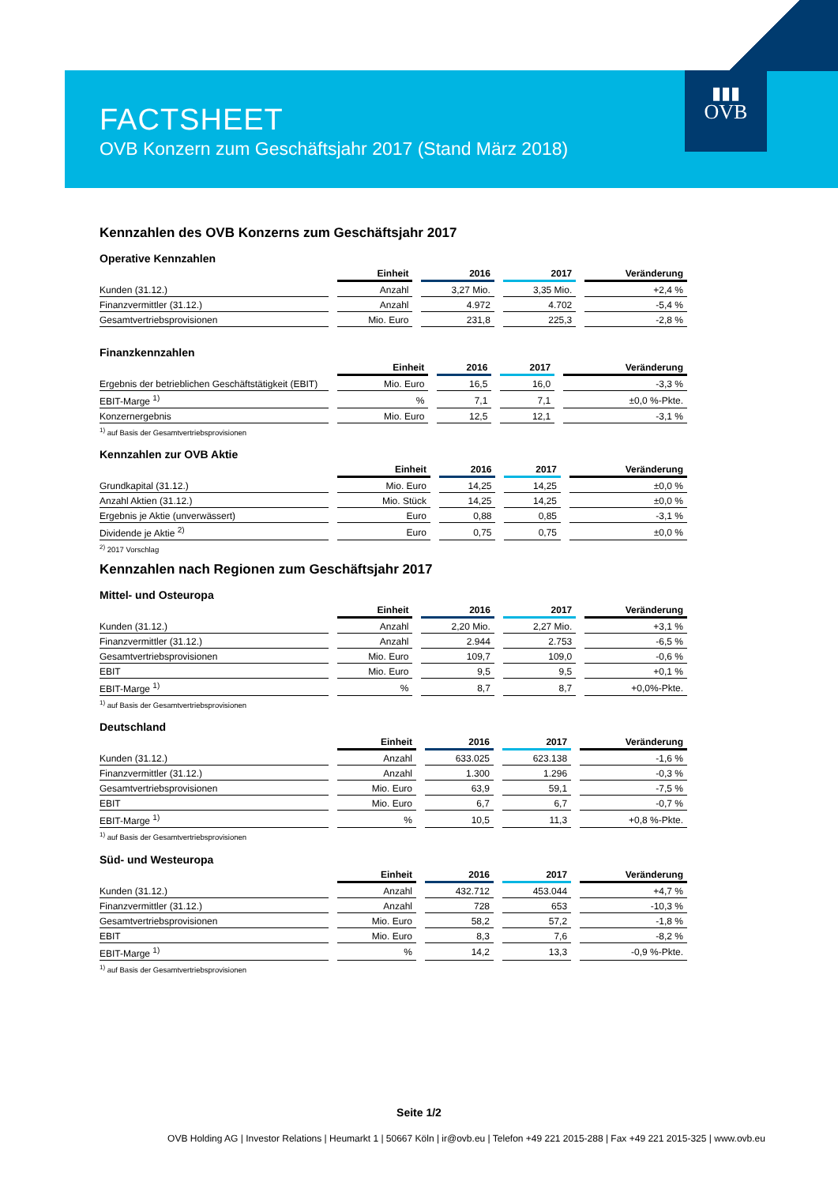▮▮▮
OVB
FACTSHEET
OVB Konzern zum Geschäftsjahr 2017 (Stand März 2018)
Kennzahlen des OVB Konzerns zum Geschäftsjahr 2017
Operative Kennzahlen
| | Einheit | 2016 | 2017 | Veränderung |
| --- | --- | --- | --- | --- |
| Kunden (31.12.) | Anzahl | 3,27 Mio. | 3,35 Mio. | +2,4 % |
| Finanzvermittler (31.12.) | Anzahl | 4.972 | 4.702 | -5,4 % |
| Gesamtvertriebsprovisionen | Mio. Euro | 231,8 | 225,3 | -2,8 % |
Finanzkennzahlen
| | Einheit | 2016 | 2017 | Veränderung |
| --- | --- | --- | --- | --- |
| Ergebnis der betrieblichen Geschäftstätigkeit (EBIT) | Mio. Euro | 16,5 | 16,0 | -3,3 % |
| EBIT-Marge <sup>1)</sup> | % | 7,1 | 7,1 | ±0,0 %-Pkte. |
| Konzernergebnis | Mio. Euro | 12,5 | 12,1 | -3,1 % |
<sup>1)</sup> auf Basis der Gesamtvertriebsprovisionen
Kennzahlen zur OVB Aktie
| | Einheit | 2016 | 2017 | Veränderung |
| --- | --- | --- | --- | --- |
| Grundkapital (31.12.) | Mio. Euro | 14,25 | 14,25 | ±0,0 % |
| Anzahl Aktien (31.12.) | Mio. Stück | 14,25 | 14,25 | ±0,0 % |
| Ergebnis je Aktie (unverwässert) | Euro | 0,88 | 0,85 | -3,1 % |
| Dividende je Aktie <sup>2)</sup> | Euro | 0,75 | 0,75 | ±0,0 % |
<sup>2)</sup> 2017 Vorschlag
Kennzahlen nach Regionen zum Geschäftsjahr 2017
Mittel- und Osteuropa
| | Einheit | 2016 | 2017 | Veränderung |
| --- | --- | --- | --- | --- |
| Kunden (31.12.) | Anzahl | 2,20 Mio. | 2,27 Mio. | +3,1 % |
| Finanzvermittler (31.12.) | Anzahl | 2.944 | 2.753 | -6,5 % |
| Gesamtvertriebsprovisionen | Mio. Euro | 109,7 | 109,0 | -0,6 % |
| EBIT | Mio. Euro | 9,5 | 9,5 | +0,1 % |
| EBIT-Marge <sup>1)</sup> | % | 8,7 | 8,7 | +0,0%-Pkte. |
<sup>1)</sup> auf Basis der Gesamtvertriebsprovisionen
Deutschland
| | Einheit | 2016 | 2017 | Veränderung |
| --- | --- | --- | --- | --- |
| Kunden (31.12.) | Anzahl | 633.025 | 623.138 | -1,6 % |
| Finanzvermittler (31.12.) | Anzahl | 1.300 | 1.296 | -0,3 % |
| Gesamtvertriebsprovisionen | Mio. Euro | 63,9 | 59,1 | -7,5 % |
| EBIT | Mio. Euro | 6,7 | 6,7 | -0,7 % |
| EBIT-Marge <sup>1)</sup> | % | 10,5 | 11,3 | +0,8 %-Pkte. |
<sup>1)</sup> auf Basis der Gesamtvertriebsprovisionen
Süd- und Westeuropa
| | Einheit | 2016 | 2017 | Veränderung |
| --- | --- | --- | --- | --- |
| Kunden (31.12.) | Anzahl | 432.712 | 453.044 | +4,7 % |
| Finanzvermittler (31.12.) | Anzahl | 728 | 653 | -10,3 % |
| Gesamtvertriebsprovisionen | Mio. Euro | 58,2 | 57,2 | -1,8 % |
| EBIT | Mio. Euro | 8,3 | 7,6 | -8,2 % |
| EBIT-Marge <sup>1)</sup> | % | 14,2 | 13,3 | -0,9 %-Pkte. |
<sup>1)</sup> auf Basis der Gesamtvertriebsprovisionen
Seite 1/2
OVB Holding AG | Investor Relations | Heumarkt 1 | 50667 Köln | ir@ovb.eu | Telefon +49 221 2015-288 | Fax +49 221 2015-325 | www.ovb.eu